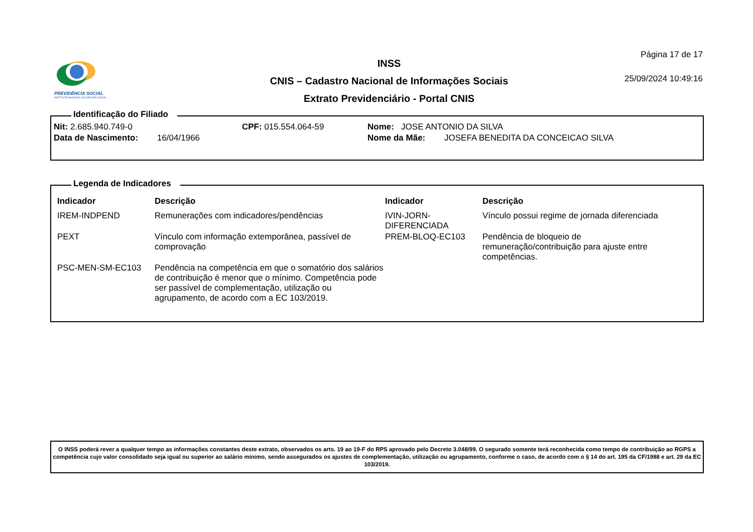PREVIDÊNCIA SOCIAL
INSTITUTO NACIONAL DO SEGURO SOCIAL
INSS
CNIS – Cadastro Nacional de Informações Sociais
Extrato Previdenciário - Portal CNIS
Página 17 de 17
25/09/2024 10:49:16
Identificação do Filiado
| Nit: 2.685.940.749-0 | CPF: 015.554.064-59 | Nome: JOSE ANTONIO DA SILVA |
| Data de Nascimento: 16/04/1966 | | Nome da Mãe: JOSEFA BENEDITA DA CONCEICAO SILVA |
Legenda de Indicadores
| Indicador | Descrição | Indicador | Descrição |
| --- | --- | --- | --- |
| IREM-INDPEND | Remunerações com indicadores/pendências | IVIN-JORN- DIFERENCIADA | Vínculo possui regime de jornada diferenciada |
| PEXT | Vínculo com informação extemporânea, passível de comprovação | PREM-BLOQ-EC103 | Pendência de bloqueio de remuneração/contribuição para ajuste entre competências. |
| PSC-MEN-SM-EC103 | Pendência na competência em que o somatório dos salários de contribuição é menor que o mínimo. Competência pode ser passível de complementação, utilização ou agrupamento, de acordo com a EC 103/2019. | | |
O INSS poderá rever a qualquer tempo as informações constantes deste extrato, observados os arts. 19 ao 19-F do RPS aprovado pelo Decreto 3.048/99. O segurado somente terá reconhecida como tempo de contribuição ao RGPS a competência cujo valor consolidado seja igual ou superior ao salário mínimo, sendo assegurados os ajustes de complementação, utilização ou agrupamento, conforme o caso, de acordo com o § 14 do art. 195 da CF/1988 e art. 29 da EC 103/2019.